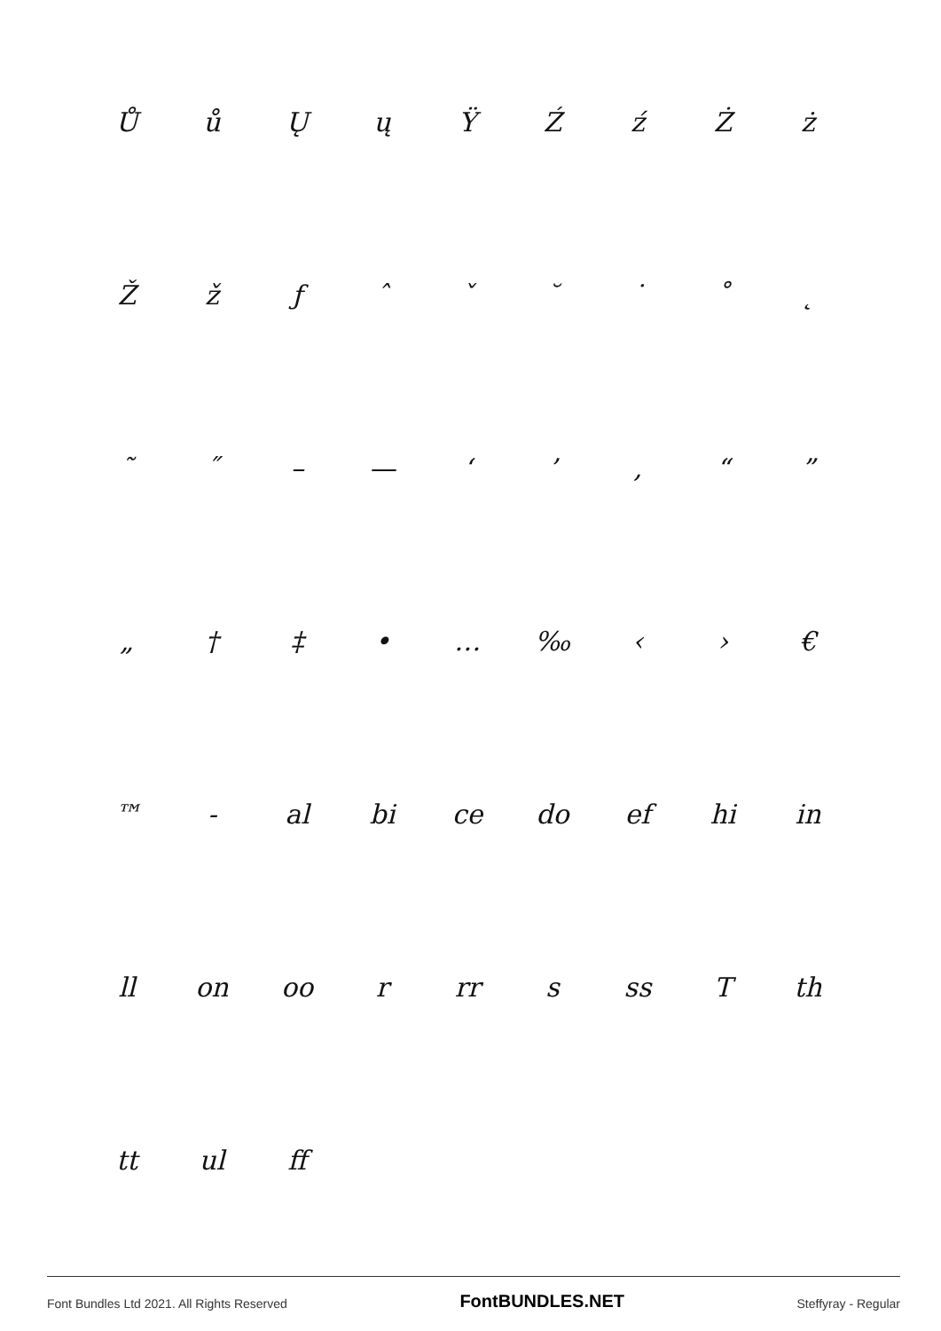ŮůŲųŸŹźŻż
Žžƒˆˇ ˘ ˙ ˚ ˛
˜ ˝ – — ‘’ ‚ “”
„ † ‡ • … ‰ ‹ › €
™ - al bi ce do ef hi in
ll on oo r rr s ss T th
tt ul ff
Font Bundles Ltd 2021. All Rights Reserved FontBUNDLES.NET Steffyray - Regular